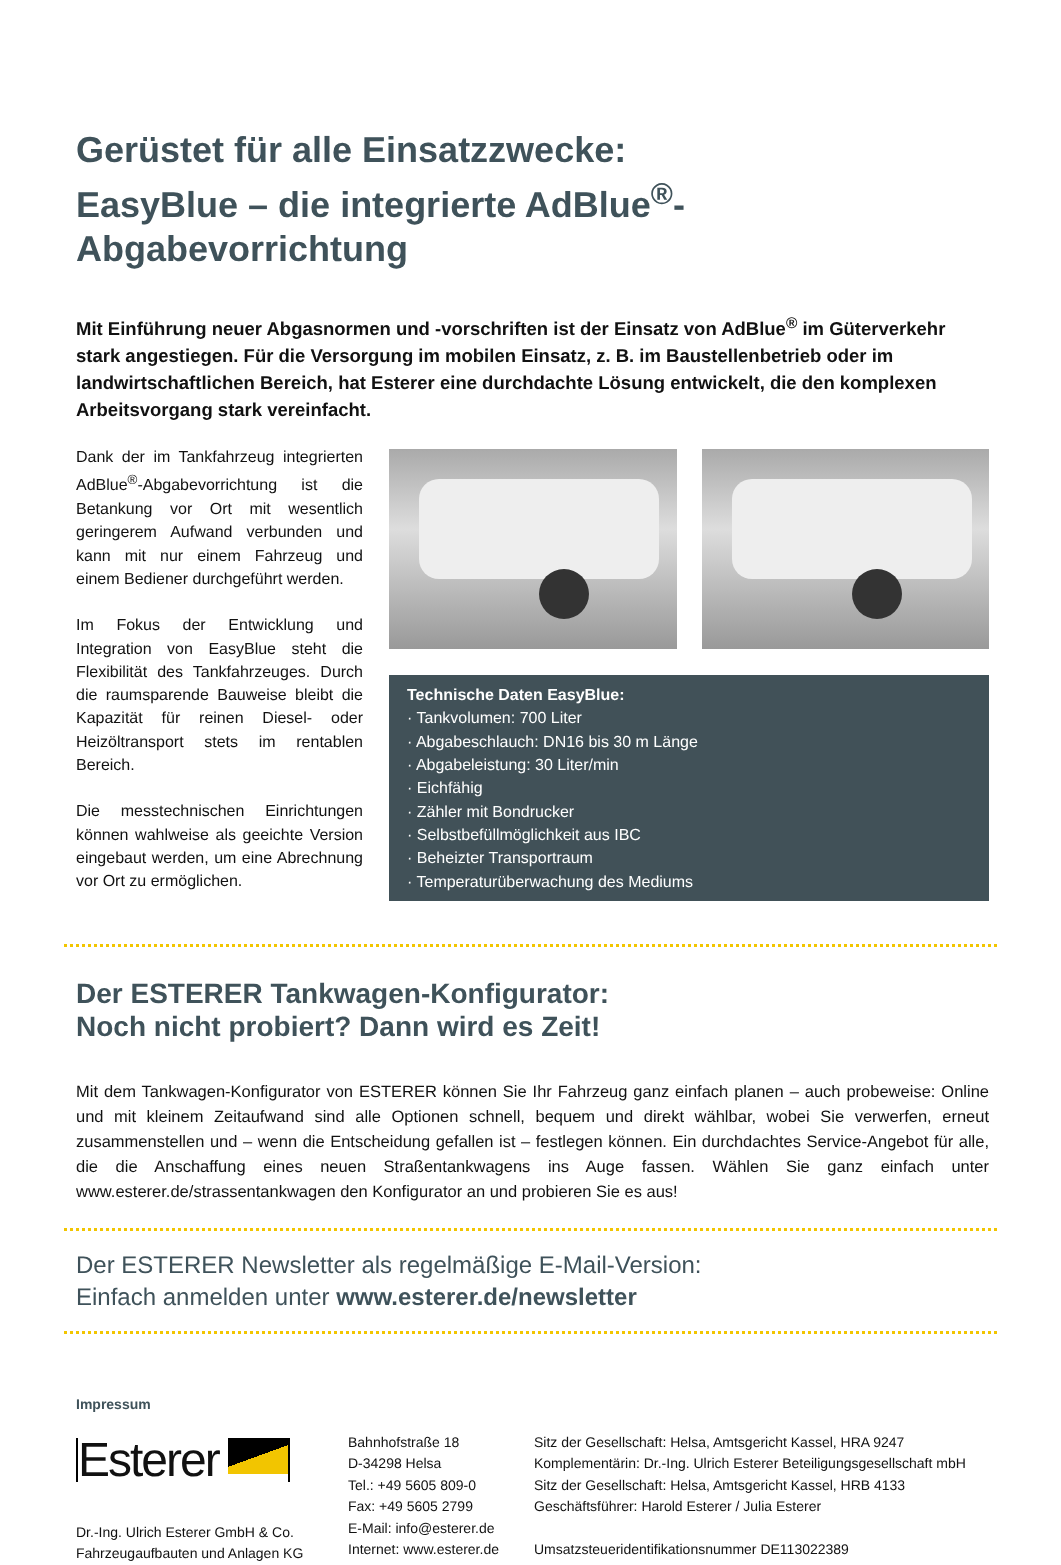Gerüstet für alle Einsatzzwecke:
EasyBlue – die integrierte AdBlue<sup>®</sup>-Abgabevorrichtung
Mit Einführung neuer Abgasnormen und -vorschriften ist der Einsatz von AdBlue<sup>®</sup> im Güterverkehr stark angestiegen. Für die Versorgung im mobilen Einsatz, z. B. im Baustellenbetrieb oder im landwirtschaftlichen Bereich, hat Esterer eine durchdachte Lösung entwickelt, die den komplexen Arbeitsvorgang stark vereinfacht.
Dank der im Tankfahrzeug integrierten AdBlue<sup>®</sup>-Abgabevorrichtung ist die Betankung vor Ort mit wesentlich geringerem Aufwand verbunden und kann mit nur einem Fahrzeug und einem Bediener durchgeführt werden.
Im Fokus der Entwicklung und Integration von EasyBlue steht die Flexibilität des Tankfahrzeuges. Durch die raumsparende Bauweise bleibt die Kapazität für reinen Diesel- oder Heizöltransport stets im rentablen Bereich.
Die messtechnischen Einrichtungen können wahlweise als geeichte Version eingebaut werden, um eine Abrechnung vor Ort zu ermöglichen.
Technische Daten EasyBlue:
· Tankvolumen: 700 Liter
· Abgabeschlauch: DN16 bis 30 m Länge
· Abgabeleistung: 30 Liter/min
· Eichfähig
· Zähler mit Bondrucker
· Selbstbefüllmöglichkeit aus IBC
· Beheizter Transportraum
· Temperaturüberwachung des Mediums
Der ESTERER Tankwagen-Konfigurator:
Noch nicht probiert? Dann wird es Zeit!
Mit dem Tankwagen-Konfigurator von ESTERER können Sie Ihr Fahrzeug ganz einfach planen – auch probeweise: Online und mit kleinem Zeitaufwand sind alle Optionen schnell, bequem und direkt wählbar, wobei Sie verwerfen, erneut zusammenstellen und – wenn die Entscheidung gefallen ist – festlegen können. Ein durchdachtes Service-Angebot für alle, die die Anschaffung eines neuen Straßentankwagens ins Auge fassen. Wählen Sie ganz einfach unter www.esterer.de/strassentankwagen den Konfigurator an und probieren Sie es aus!
Der ESTERER Newsletter als regelmäßige E-Mail-Version:
Einfach anmelden unter www.esterer.de/newsletter
Impressum
Esterer
Dr.-Ing. Ulrich Esterer GmbH & Co.
Fahrzeugaufbauten und Anlagen KG
Bahnhofstraße 18
D-34298 Helsa
Tel.: +49 5605 809-0
Fax: +49 5605 2799
E-Mail: info@esterer.de
Internet: www.esterer.de
Sitz der Gesellschaft: Helsa, Amtsgericht Kassel, HRA 9247
Komplementärin: Dr.-Ing. Ulrich Esterer Beteiligungsgesellschaft mbH
Sitz der Gesellschaft: Helsa, Amtsgericht Kassel, HRB 4133
Geschäftsführer: Harold Esterer / Julia Esterer
Umsatzsteueridentifikationsnummer DE113022389